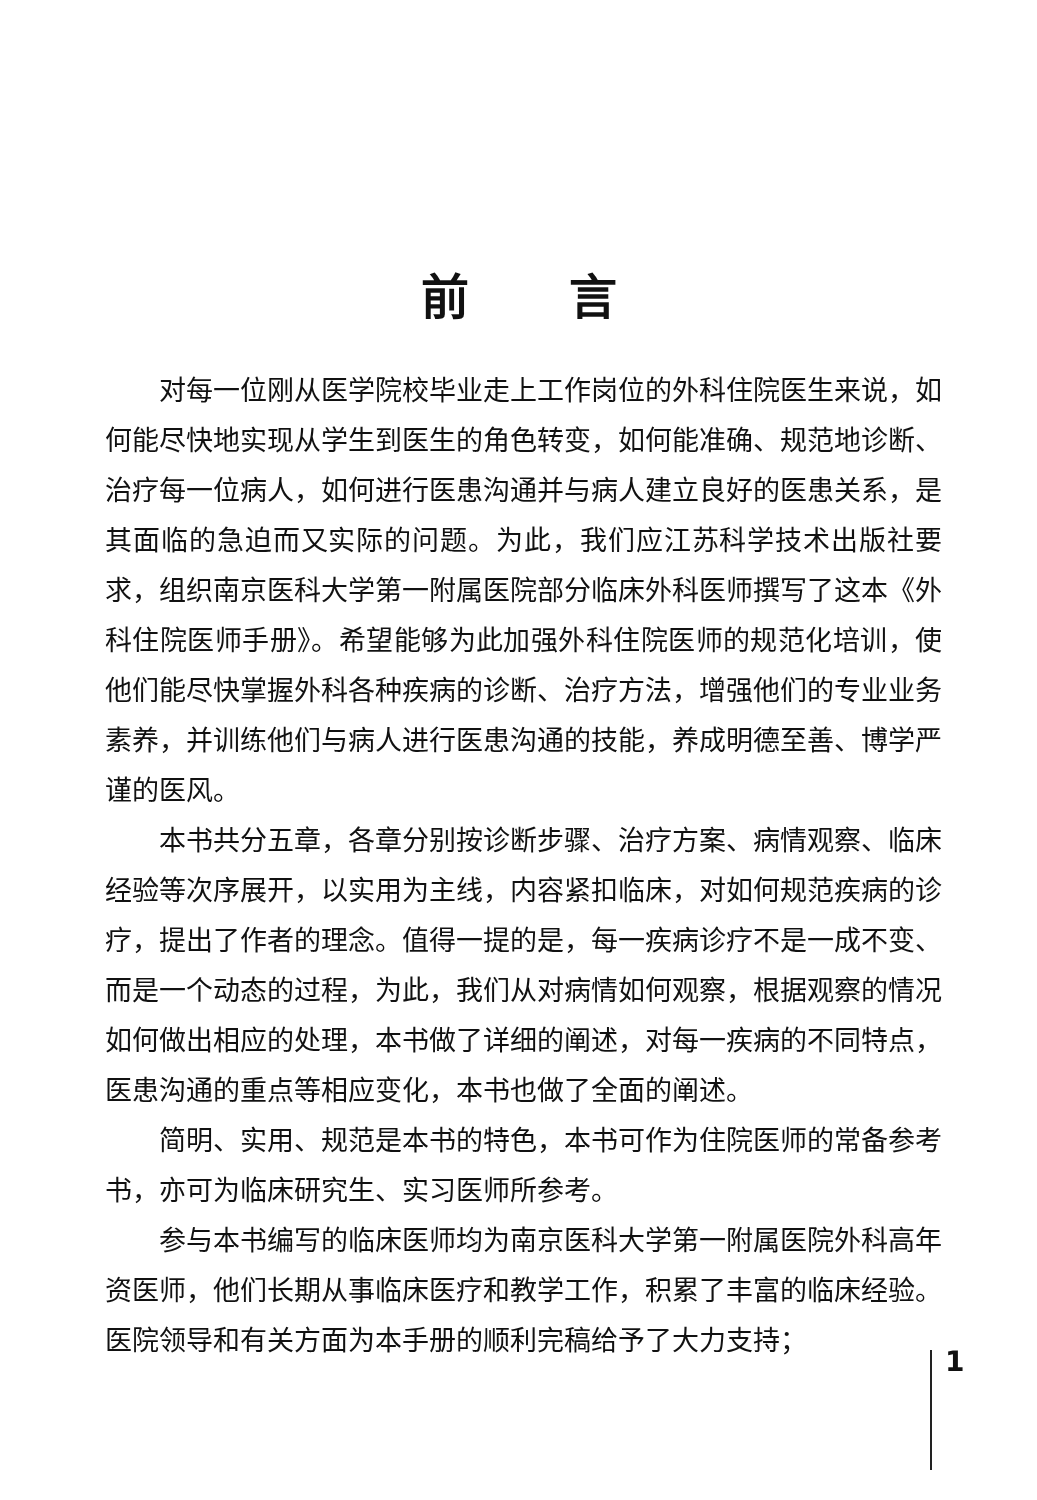前言
对每一位刚从医学院校毕业走上工作岗位的外科住院医生来说，如何能尽快地实现从学生到医生的角色转变，如何能准确、规范地诊断、治疗每一位病人，如何进行医患沟通并与病人建立良好的医患关系，是其面临的急迫而又实际的问题。为此，我们应江苏科学技术出版社要求，组织南京医科大学第一附属医院部分临床外科医师撰写了这本《外科住院医师手册》。希望能够为此加强外科住院医师的规范化培训，使他们能尽快掌握外科各种疾病的诊断、治疗方法，增强他们的专业业务素养，并训练他们与病人进行医患沟通的技能，养成明德至善、博学严谨的医风。
本书共分五章，各章分别按诊断步骤、治疗方案、病情观察、临床经验等次序展开，以实用为主线，内容紧扣临床，对如何规范疾病的诊疗，提出了作者的理念。值得一提的是，每一疾病诊疗不是一成不变、而是一个动态的过程，为此，我们从对病情如何观察，根据观察的情况如何做出相应的处理，本书做了详细的阐述，对每一疾病的不同特点，医患沟通的重点等相应变化，本书也做了全面的阐述。
简明、实用、规范是本书的特色，本书可作为住院医师的常备参考书，亦可为临床研究生、实习医师所参考。
参与本书编写的临床医师均为南京医科大学第一附属医院外科高年资医师，他们长期从事临床医疗和教学工作，积累了丰富的临床经验。医院领导和有关方面为本手册的顺利完稿给予了大力支持；
1